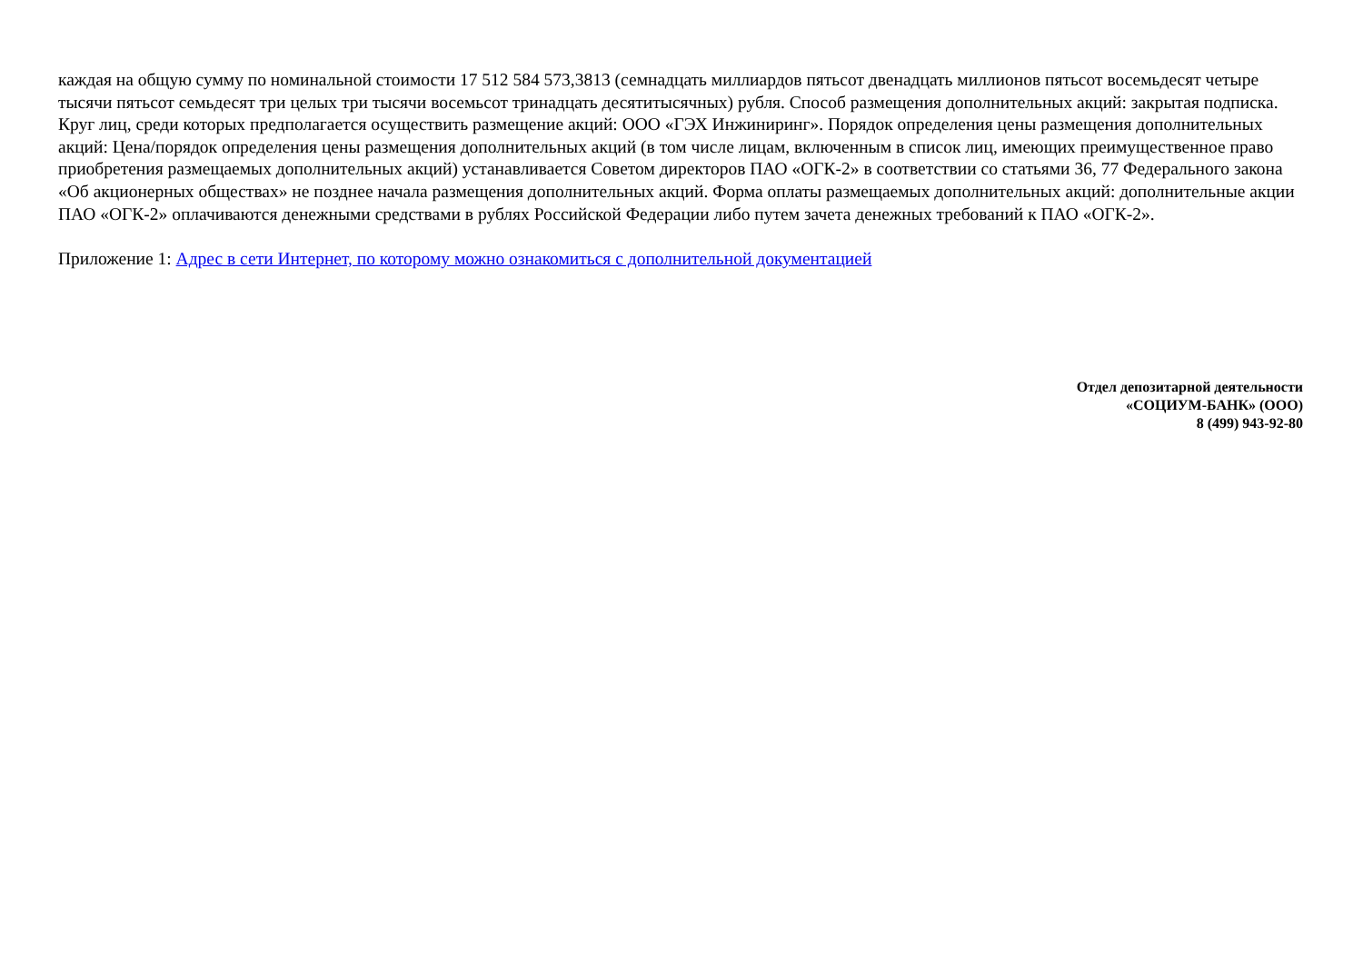каждая на общую сумму по номинальной стоимости 17 512 584 573,3813 (семнадцать миллиардов пятьсот двенадцать миллионов пятьсот восемьдесят четыре тысячи пятьсот семьдесят три целых три тысячи восемьсот тринадцать десятитысячных) рубля. Способ размещения дополнительных акций: закрытая подписка. Круг лиц, среди которых предполагается осуществить размещение акций: ООО «ГЭХ Инжиниринг». Порядок определения цены размещения дополнительных акций: Цена/порядок определения цены размещения дополнительных акций (в том числе лицам, включенным в список лиц, имеющих преимущественное право приобретения размещаемых дополнительных акций) устанавливается Советом директоров ПАО «ОГК-2» в соответствии со статьями 36, 77 Федерального закона «Об акционерных обществах» не позднее начала размещения дополнительных акций. Форма оплаты размещаемых дополнительных акций: дополнительные акции ПАО «ОГК-2» оплачиваются денежными средствами в рублях Российской Федерации либо путем зачета денежных требований к ПАО «ОГК-2».
Приложение 1: Адрес в сети Интернет, по которому можно ознакомиться с дополнительной документацией
Отдел депозитарной деятельности
«СОЦИУМ-БАНК» (ООО)
8 (499) 943-92-80